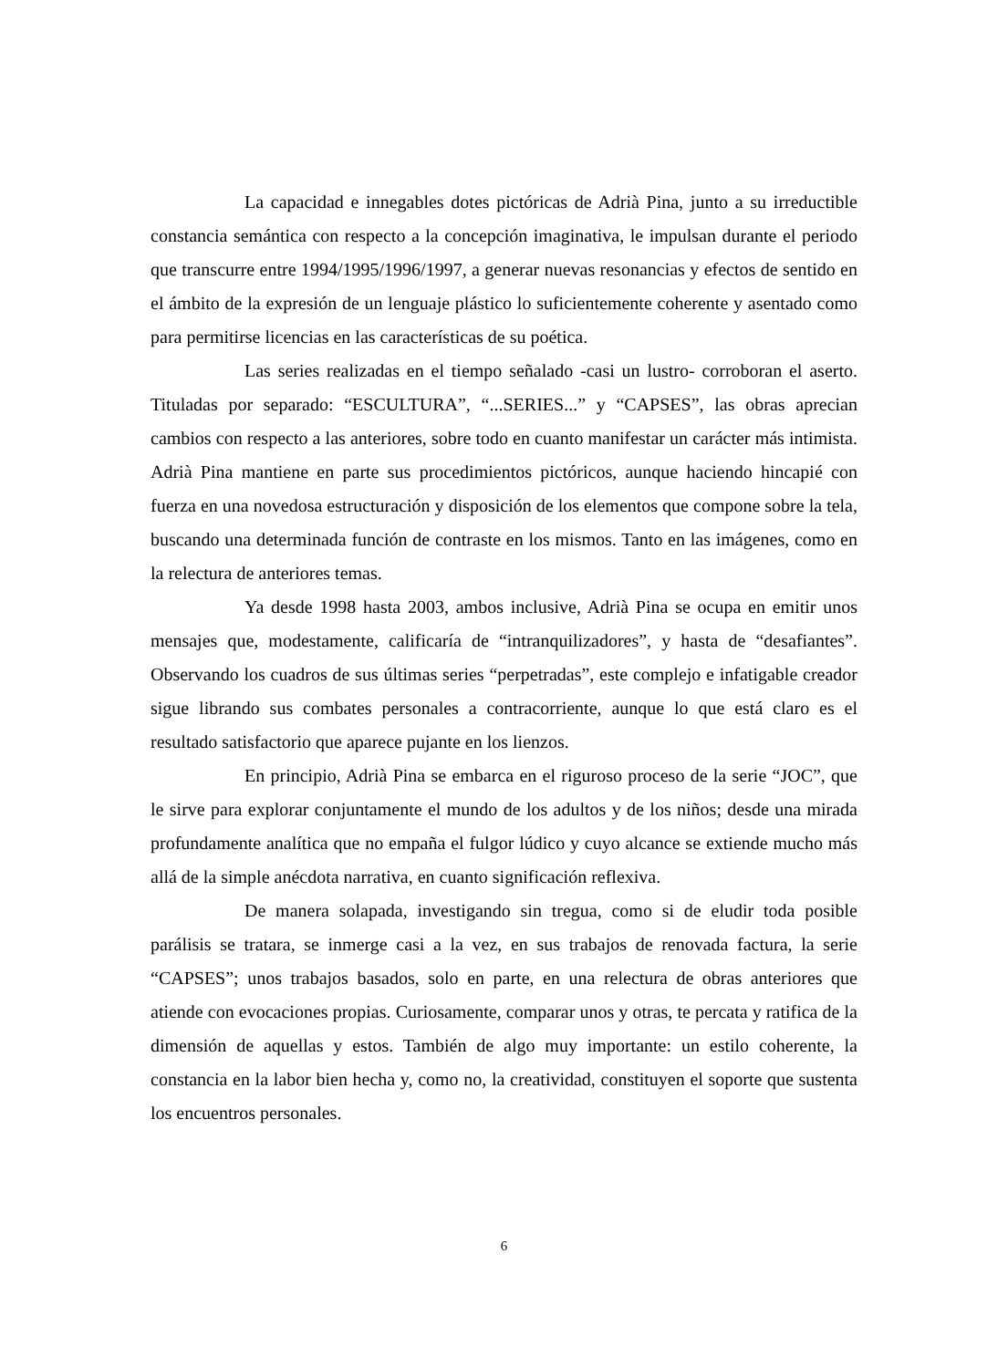La capacidad e innegables dotes pictóricas de Adrià Pina, junto a su irreductible constancia semántica con respecto a la concepción imaginativa, le impulsan durante el periodo que transcurre entre 1994/1995/1996/1997, a generar nuevas resonancias y efectos de sentido en el ámbito de la expresión de un lenguaje plástico lo suficientemente coherente y asentado como para permitirse licencias en las características de su poética.
Las series realizadas en el tiempo señalado -casi un lustro- corroboran el aserto. Tituladas por separado: “ESCULTURA”, “...SERIES...” y “CAPSES”, las obras aprecian cambios con respecto a las anteriores, sobre todo en cuanto manifestar un carácter más intimista. Adrià Pina mantiene en parte sus procedimientos pictóricos, aunque haciendo hincapié con fuerza en una novedosa estructuración y disposición de los elementos que compone sobre la tela, buscando una determinada función de contraste en los mismos. Tanto en las imágenes, como en la relectura de anteriores temas.
Ya desde 1998 hasta 2003, ambos inclusive, Adrià Pina se ocupa en emitir unos mensajes que, modestamente, calificaría de “intranquilizadores”, y hasta de “desafiantes”. Observando los cuadros de sus últimas series “perpetradas”, este complejo e infatigable creador sigue librando sus combates personales a contracorriente, aunque lo que está claro es el resultado satisfactorio que aparece pujante en los lienzos.
En principio, Adrià Pina se embarca en el riguroso proceso de la serie “JOC”, que le sirve para explorar conjuntamente el mundo de los adultos y de los niños; desde una mirada profundamente analítica que no empaña el fulgor lúdico y cuyo alcance se extiende mucho más allá de la simple anécdota narrativa, en cuanto significación reflexiva.
De manera solapada, investigando sin tregua, como si de eludir toda posible parálisis se tratara, se inmerge casi a la vez, en sus trabajos de renovada factura, la serie “CAPSES”; unos trabajos basados, solo en parte, en una relectura de obras anteriores que atiende con evocaciones propias. Curiosamente, comparar unos y otras, te percata y ratifica de la dimensión de aquellas y estos. También de algo muy importante: un estilo coherente, la constancia en la labor bien hecha y, como no, la creatividad, constituyen el soporte que sustenta los encuentros personales.
6